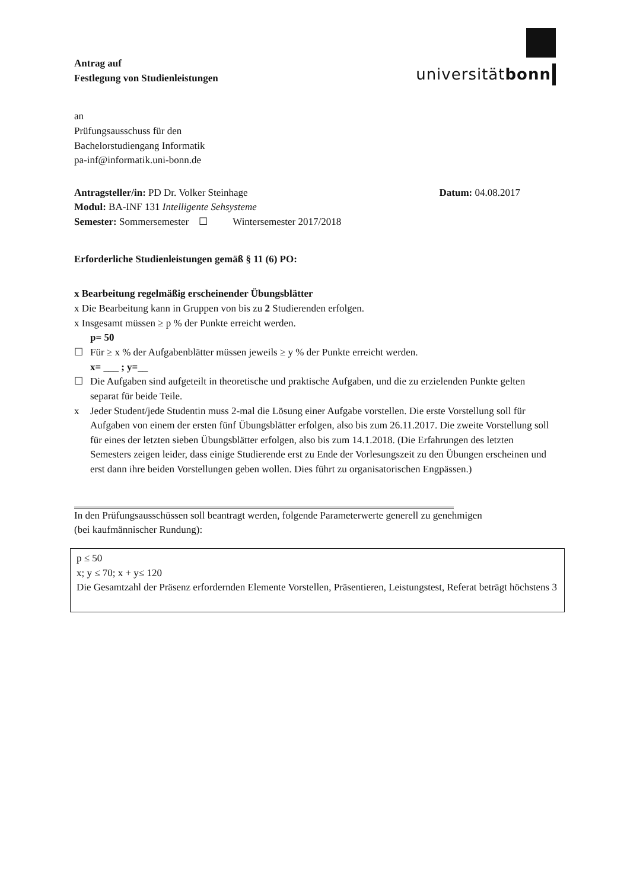Antrag auf
Festlegung von Studienleistungen
universitätbonn
an
Prüfungsausschuss für den
Bachelorstudiengang Informatik
pa-inf@informatik.uni-bonn.de
Antragsteller/in: PD Dr. Volker Steinhage Datum: 04.08.2017
Modul: BA-INF 131 Intelligente Sehsysteme
Semester: Sommersemester ☐ Wintersemester 2017/2018
Erforderliche Studienleistungen gemäß § 11 (6) PO:
x Bearbeitung regelmäßig erscheinender Übungsblätter
x Die Bearbeitung kann in Gruppen von bis zu 2 Studierenden erfolgen.
x Insgesamt müssen ≥ p % der Punkte erreicht werden.
p= 50
☐ Für ≥ x % der Aufgabenblätter müssen jeweils ≥ y % der Punkte erreicht werden.
x= ___ ; y=__
☐ Die Aufgaben sind aufgeteilt in theoretische und praktische Aufgaben, und die zu erzielenden Punkte gelten separat für beide Teile.
x Jeder Student/jede Studentin muss 2-mal die Lösung einer Aufgabe vorstellen. Die erste Vorstellung soll für Aufgaben von einem der ersten fünf Übungsblätter erfolgen, also bis zum 26.11.2017. Die zweite Vorstellung soll für eines der letzten sieben Übungsblätter erfolgen, also bis zum 14.1.2018. (Die Erfahrungen des letzten Semesters zeigen leider, dass einige Studierende erst zu Ende der Vorlesungszeit zu den Übungen erscheinen und erst dann ihre beiden Vorstellungen geben wollen. Dies führt zu organisatorischen Engpässen.)
In den Prüfungsausschüssen soll beantragt werden, folgende Parameterwerte generell zu genehmigen
(bei kaufmännischer Rundung):
p ≤ 50
x; y ≤ 70; x + y≤ 120
Die Gesamtzahl der Präsenz erfordernden Elemente Vorstellen, Präsentieren, Leistungstest, Referat beträgt höchstens 3